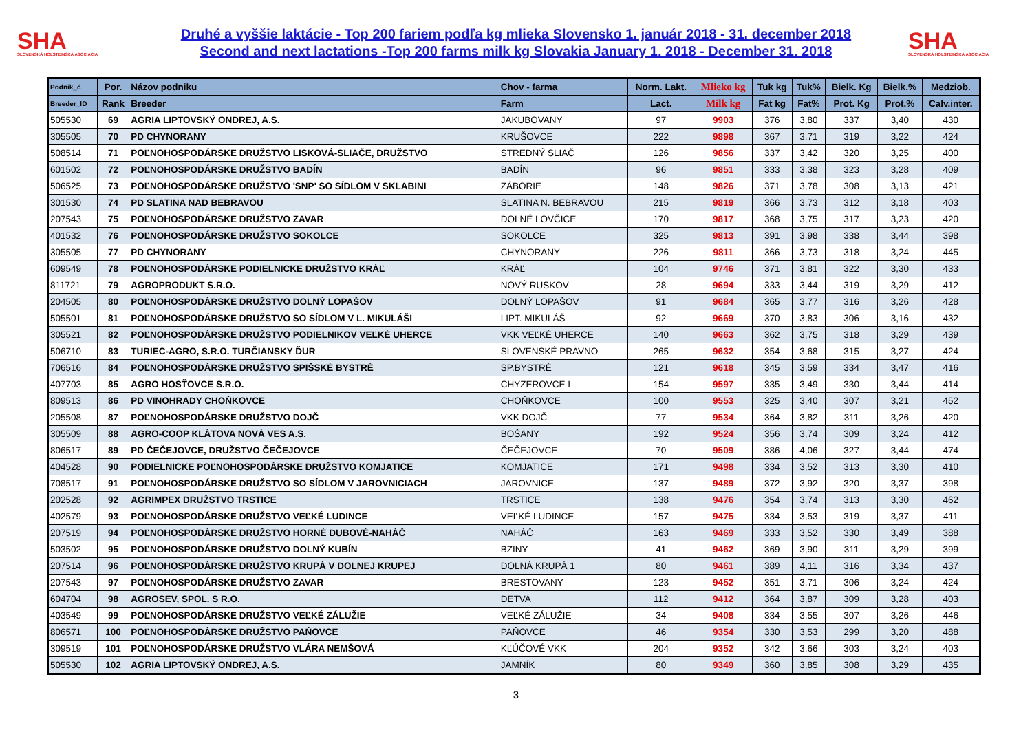SHA
SLOVENSKÁ HOLSTEINSKÁ ASOCIÁCIA
Druhé a vyššie laktácie - Top 200 fariem podľa kg mlieka Slovensko 1. január 2018 - 31. december 2018
Second and next lactations -Top 200 farms milk kg Slovakia January 1. 2018 - December 31. 2018
SHA
SLOVENSKÁ HOLSTEINSKÁ ASOCIÁCIA
| Podnik_č | Por. | Názov podniku | Chov - farma | Norm. Lakt. | Mlieko kg | Tuk kg | Tuk% | Bielk. Kg | Bielk.% | Medziob. |
| --- | --- | --- | --- | --- | --- | --- | --- | --- | --- | --- |
| Breeder_ID | Rank | Breeder | Farm | Lact. | Milk kg | Fat kg | Fat% | Prot. Kg | Prot.% | Calv.inter. |
| 505530 | 69 | AGRIA LIPTOVSKÝ ONDREJ, A.S. | JAKUBOVANY | 97 | 9903 | 376 | 3,80 | 337 | 3,40 | 430 |
| 305505 | 70 | PD CHYNORANY | KRUŠOVCE | 222 | 9898 | 367 | 3,71 | 319 | 3,22 | 424 |
| 508514 | 71 | POĽNOHOSPODÁRSKE DRUŽSTVO LISKOVÁ-SLIAČE, DRUŽSTVO | STREDNÝ SLIAČ | 126 | 9856 | 337 | 3,42 | 320 | 3,25 | 400 |
| 601502 | 72 | POĽNOHOSPODÁRSKE DRUŽSTVO BADÍN | BADÍN | 96 | 9851 | 333 | 3,38 | 323 | 3,28 | 409 |
| 506525 | 73 | POĽNOHOSPODÁRSKE DRUŽSTVO 'SNP' SO SÍDLOM V SKLABINI | ZÁBORIE | 148 | 9826 | 371 | 3,78 | 308 | 3,13 | 421 |
| 301530 | 74 | PD SLATINA NAD BEBRAVOU | SLATINA N. BEBRAVOU | 215 | 9819 | 366 | 3,73 | 312 | 3,18 | 403 |
| 207543 | 75 | POĽNOHOSPODÁRSKE DRUŽSTVO ZAVAR | DOLNÉ LOVČICE | 170 | 9817 | 368 | 3,75 | 317 | 3,23 | 420 |
| 401532 | 76 | POĽNOHOSPODÁRSKE DRUŽSTVO SOKOLCE | SOKOLCE | 325 | 9813 | 391 | 3,98 | 338 | 3,44 | 398 |
| 305505 | 77 | PD CHYNORANY | CHYNORANY | 226 | 9811 | 366 | 3,73 | 318 | 3,24 | 445 |
| 609549 | 78 | POĽNOHOSPODÁRSKE PODIELNICKE DRUŽSTVO KRÁĽ | KRÁĽ | 104 | 9746 | 371 | 3,81 | 322 | 3,30 | 433 |
| 811721 | 79 | AGROPRODUKT S.R.O. | NOVÝ RUSKOV | 28 | 9694 | 333 | 3,44 | 319 | 3,29 | 412 |
| 204505 | 80 | POĽNOHOSPODÁRSKE DRUŽSTVO DOLNÝ LOPAŠOV | DOLNÝ LOPAŠOV | 91 | 9684 | 365 | 3,77 | 316 | 3,26 | 428 |
| 505501 | 81 | POĽNOHOSPODÁRSKE DRUŽSTVO SO SÍDLOM V L. MIKULÁŠI | LIPT. MIKULÁŠ | 92 | 9669 | 370 | 3,83 | 306 | 3,16 | 432 |
| 305521 | 82 | POĽNOHOSPODÁRSKE DRUŽSTVO PODIELNIKOV VEĽKÉ UHERCE | VKK VEĽKÉ UHERCE | 140 | 9663 | 362 | 3,75 | 318 | 3,29 | 439 |
| 506710 | 83 | TURIEC-AGRO, S.R.O. TURČIANSKY ĎUR | SLOVENSKÉ PRAVNO | 265 | 9632 | 354 | 3,68 | 315 | 3,27 | 424 |
| 706516 | 84 | POĽNOHOSPODÁRSKE DRUŽSTVO SPIŠSKÉ BYSTRÉ | SP.BYSTRÉ | 121 | 9618 | 345 | 3,59 | 334 | 3,47 | 416 |
| 407703 | 85 | AGRO HOSŤOVCE S.R.O. | CHYZEROVCE I | 154 | 9597 | 335 | 3,49 | 330 | 3,44 | 414 |
| 809513 | 86 | PD VINOHRADY CHOŇKOVCE | CHOŇKOVCE | 100 | 9553 | 325 | 3,40 | 307 | 3,21 | 452 |
| 205508 | 87 | POĽNOHOSPODÁRSKE DRUŽSTVO DOJČ | VKK DOJČ | 77 | 9534 | 364 | 3,82 | 311 | 3,26 | 420 |
| 305509 | 88 | AGRO-COOP KLÁTOVA NOVÁ VES A.S. | BOŠANY | 192 | 9524 | 356 | 3,74 | 309 | 3,24 | 412 |
| 806517 | 89 | PD ČEČEJOVCE, DRUŽSTVO ČEČEJOVCE | ČEČEJOVCE | 70 | 9509 | 386 | 4,06 | 327 | 3,44 | 474 |
| 404528 | 90 | PODIELNICKE POĽNOHOSPODÁRSKE DRUŽSTVO KOMJATICE | KOMJATICE | 171 | 9498 | 334 | 3,52 | 313 | 3,30 | 410 |
| 708517 | 91 | POĽNOHOSPODÁRSKE DRUŽSTVO SO SÍDLOM V JAROVNICIACH | JAROVNICE | 137 | 9489 | 372 | 3,92 | 320 | 3,37 | 398 |
| 202528 | 92 | AGRIMPEX DRUŽSTVO TRSTICE | TRSTICE | 138 | 9476 | 354 | 3,74 | 313 | 3,30 | 462 |
| 402579 | 93 | POĽNOHOSPODÁRSKE DRUŽSTVO VEĽKÉ LUDINCE | VEĽKÉ LUDINCE | 157 | 9475 | 334 | 3,53 | 319 | 3,37 | 411 |
| 207519 | 94 | POĽNOHOSPODÁRSKE DRUŽSTVO HORNÉ DUBOVÉ-NAHÁČ | NAHÁČ | 163 | 9469 | 333 | 3,52 | 330 | 3,49 | 388 |
| 503502 | 95 | POĽNOHOSPODÁRSKE DRUŽSTVO DOLNÝ KUBÍN | BZINY | 41 | 9462 | 369 | 3,90 | 311 | 3,29 | 399 |
| 207514 | 96 | POĽNOHOSPODÁRSKE DRUŽSTVO KRUPÁ V DOLNEJ KRUPEJ | DOLNÁ KRUPÁ 1 | 80 | 9461 | 389 | 4,11 | 316 | 3,34 | 437 |
| 207543 | 97 | POĽNOHOSPODÁRSKE DRUŽSTVO ZAVAR | BRESTOVANY | 123 | 9452 | 351 | 3,71 | 306 | 3,24 | 424 |
| 604704 | 98 | AGROSEV, SPOL. S R.O. | DETVA | 112 | 9412 | 364 | 3,87 | 309 | 3,28 | 403 |
| 403549 | 99 | POĽNOHOSPODÁRSKE DRUŽSTVO VEĽKÉ ZÁLUŽIE | VEĽKÉ ZÁLUŽIE | 34 | 9408 | 334 | 3,55 | 307 | 3,26 | 446 |
| 806571 | 100 | POĽNOHOSPODÁRSKE DRUŽSTVO PAŇOVCE | PAŇOVCE | 46 | 9354 | 330 | 3,53 | 299 | 3,20 | 488 |
| 309519 | 101 | POĽNOHOSPODÁRSKE DRUŽSTVO VLÁRA NEMŠOVÁ | KĽÚČOVÉ VKK | 204 | 9352 | 342 | 3,66 | 303 | 3,24 | 403 |
| 505530 | 102 | AGRIA LIPTOVSKÝ ONDREJ, A.S. | JAMNÍK | 80 | 9349 | 360 | 3,85 | 308 | 3,29 | 435 |
3